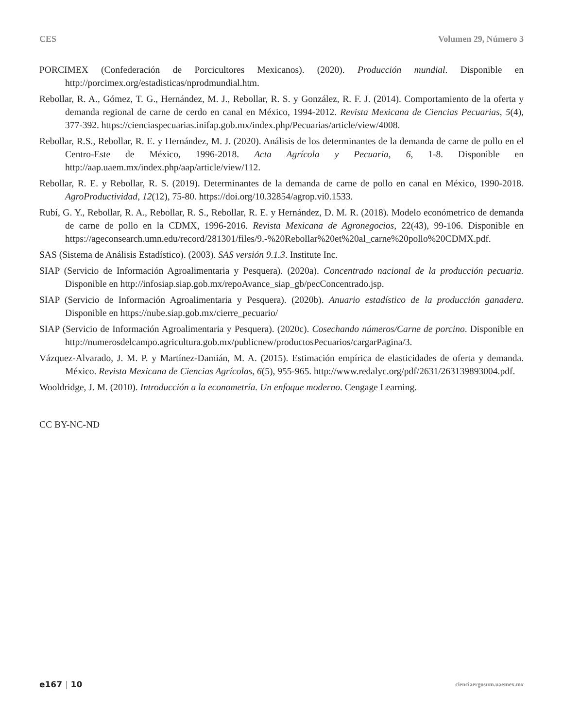CES Volumen 29, Número 3
PORCIMEX (Confederación de Porcicultores Mexicanos). (2020). Producción mundial. Disponible en http://porcimex.org/estadisticas/nprodmundial.htm.
Rebollar, R. A., Gómez, T. G., Hernández, M. J., Rebollar, R. S. y González, R. F. J. (2014). Comportamiento de la oferta y demanda regional de carne de cerdo en canal en México, 1994-2012. Revista Mexicana de Ciencias Pecuarias, 5(4), 377-392. https://cienciaspecuarias.inifap.gob.mx/index.php/Pecuarias/article/view/4008.
Rebollar, R.S., Rebollar, R. E. y Hernández, M. J. (2020). Análisis de los determinantes de la demanda de carne de pollo en el Centro-Este de México, 1996-2018. Acta Agrícola y Pecuaria, 6, 1-8. Disponible en http://aap.uaem.mx/index.php/aap/article/view/112.
Rebollar, R. E. y Rebollar, R. S. (2019). Determinantes de la demanda de carne de pollo en canal en México, 1990-2018. AgroProductividad, 12(12), 75-80. https://doi.org/10.32854/agrop.vi0.1533.
Rubí, G. Y., Rebollar, R. A., Rebollar, R. S., Rebollar, R. E. y Hernández, D. M. R. (2018). Modelo económetrico de demanda de carne de pollo en la CDMX, 1996-2016. Revista Mexicana de Agronegocios, 22(43), 99-106. Disponible en https://ageconsearch.umn.edu/record/281301/files/9.-%20Rebollar%20et%20al_carne%20pollo%20CDMX.pdf.
SAS (Sistema de Análisis Estadístico). (2003). SAS versión 9.1.3. Institute Inc.
SIAP (Servicio de Información Agroalimentaria y Pesquera). (2020a). Concentrado nacional de la producción pecuaria. Disponible en http://infosiap.siap.gob.mx/repoAvance_siap_gb/pecConcentrado.jsp.
SIAP (Servicio de Información Agroalimentaria y Pesquera). (2020b). Anuario estadístico de la producción ganadera. Disponible en https://nube.siap.gob.mx/cierre_pecuario/
SIAP (Servicio de Información Agroalimentaria y Pesquera). (2020c). Cosechando números/Carne de porcino. Disponible en http://numerosdelcampo.agricultura.gob.mx/publicnew/productosPecuarios/cargarPagina/3.
Vázquez-Alvarado, J. M. P. y Martínez-Damián, M. A. (2015). Estimación empírica de elasticidades de oferta y demanda. México. Revista Mexicana de Ciencias Agrícolas, 6(5), 955-965. http://www.redalyc.org/pdf/2631/263139893004.pdf.
Wooldridge, J. M. (2010). Introducción a la econometría. Un enfoque moderno. Cengage Learning.
CC BY-NC-ND
e167 | 10 cienciaergosum.uaemex.mx